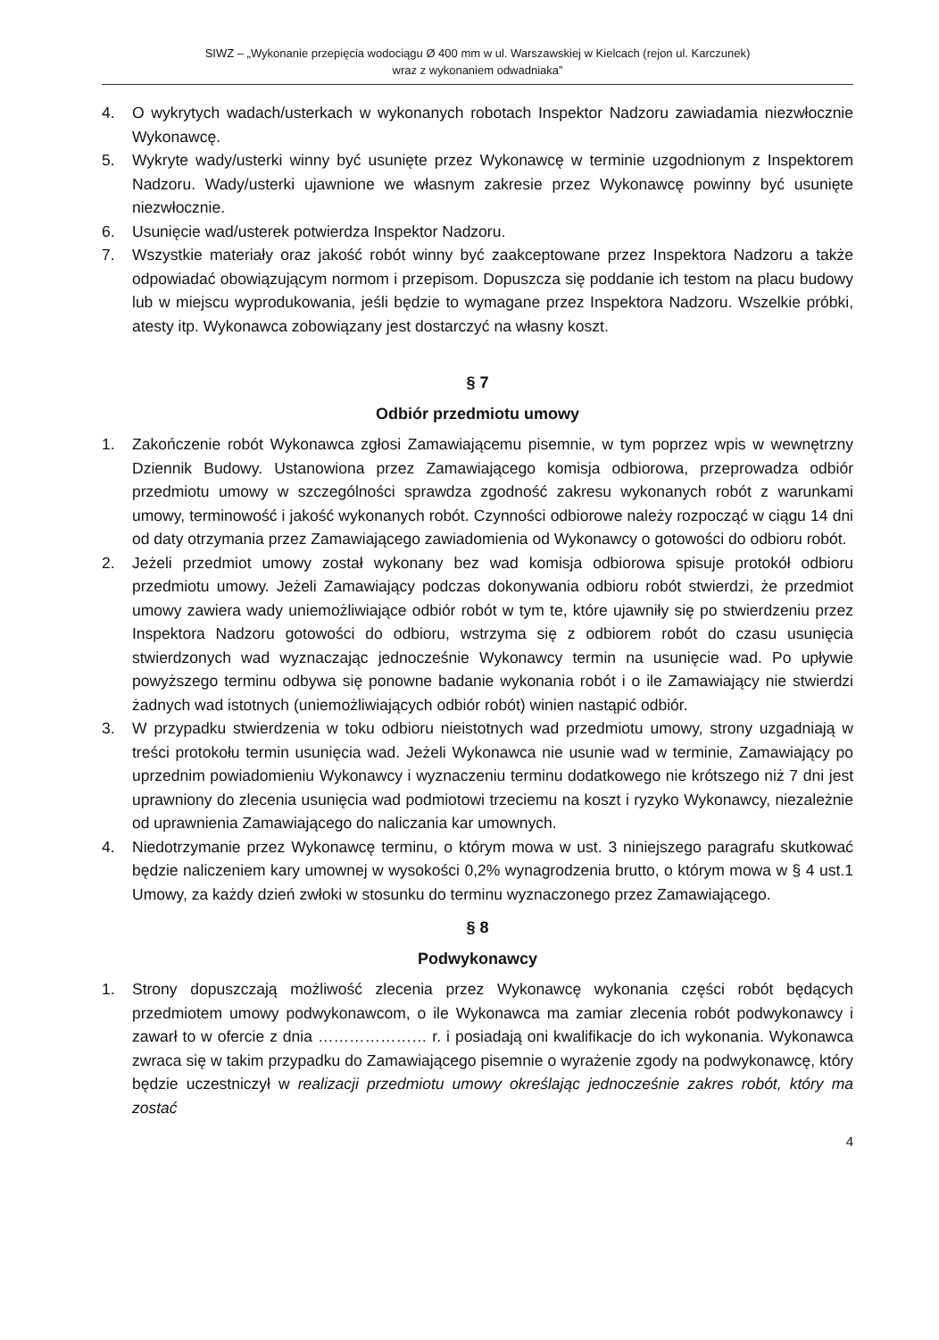SIWZ – „Wykonanie przepięcia wodociągu Ø 400 mm w ul. Warszawskiej w Kielcach (rejon ul. Karczunek)
wraz z wykonaniem odwadniaka”
4. O wykrytych wadach/usterkach w wykonanych robotach Inspektor Nadzoru zawiadamia niezwłocznie Wykonawcę.
5. Wykryte wady/usterki winny być usunięte przez Wykonawcę w terminie uzgodnionym z Inspektorem Nadzoru. Wady/usterki ujawnione we własnym zakresie przez Wykonawcę powinny być usunięte niezwłocznie.
6. Usunięcie wad/usterek potwierdza Inspektor Nadzoru.
7. Wszystkie materiały oraz jakość robót winny być zaakceptowane przez Inspektora Nadzoru a także odpowiadać obowiązującym normom i przepisom. Dopuszcza się poddanie ich testom na placu budowy lub w miejscu wyprodukowania, jeśli będzie to wymagane przez Inspektora Nadzoru. Wszelkie próbki, atesty itp. Wykonawca zobowiązany jest dostarczyć na własny koszt.
§ 7
Odbiór przedmiotu umowy
1. Zakończenie robót Wykonawca zgłosi Zamawiającemu pisemnie, w tym poprzez wpis w wewnętrzny Dziennik Budowy. Ustanowiona przez Zamawiającego komisja odbiorowa, przeprowadza odbiór przedmiotu umowy w szczególności sprawdza zgodność zakresu wykonanych robót z warunkami umowy, terminowość i jakość wykonanych robót. Czynności odbiorowe należy rozpocząć w ciągu 14 dni od daty otrzymania przez Zamawiającego zawiadomienia od Wykonawcy o gotowości do odbioru robót.
2. Jeżeli przedmiot umowy został wykonany bez wad komisja odbiorowa spisuje protokół odbioru przedmiotu umowy. Jeżeli Zamawiający podczas dokonywania odbioru robót stwierdzi, że przedmiot umowy zawiera wady uniemożliwiające odbiór robót w tym te, które ujawniły się po stwierdzeniu przez Inspektora Nadzoru gotowości do odbioru, wstrzyma się z odbiorem robót do czasu usunięcia stwierdzonych wad wyznaczając jednocześnie Wykonawcy termin na usunięcie wad. Po upływie powyższego terminu odbywa się ponowne badanie wykonania robót i o ile Zamawiający nie stwierdzi żadnych wad istotnych (uniemożliwiających odbiór robót) winien nastąpić odbiór.
3. W przypadku stwierdzenia w toku odbioru nieistotnych wad przedmiotu umowy, strony uzgadniają w treści protokołu termin usunięcia wad. Jeżeli Wykonawca nie usunie wad w terminie, Zamawiający po uprzednim powiadomieniu Wykonawcy i wyznaczeniu terminu dodatkowego nie krótszego niż 7 dni jest uprawniony do zlecenia usunięcia wad podmiotowi trzeciemu na koszt i ryzyko Wykonawcy, niezależnie od uprawnienia Zamawiającego do naliczania kar umownych.
4. Niedotrzymanie przez Wykonawcę terminu, o którym mowa w ust. 3 niniejszego paragrafu skutkować będzie naliczeniem kary umownej w wysokości 0,2% wynagrodzenia brutto, o którym mowa w § 4 ust.1 Umowy, za każdy dzień zwłoki w stosunku do terminu wyznaczonego przez Zamawiającego.
§ 8
Podwykonawcy
1. Strony dopuszczają możliwość zlecenia przez Wykonawcę wykonania części robót będących przedmiotem umowy podwykonawcom, o ile Wykonawca ma zamiar zlecenia robót podwykonawcy i zawarł to w ofercie z dnia ………………… r. i posiadają oni kwalifikacje do ich wykonania. Wykonawca zwraca się w takim przypadku do Zamawiającego pisemnie o wyrażenie zgody na podwykonawcę, który będzie uczestniczył w realizacji przedmiotu umowy określając jednocześnie zakres robót, który ma zostać
4